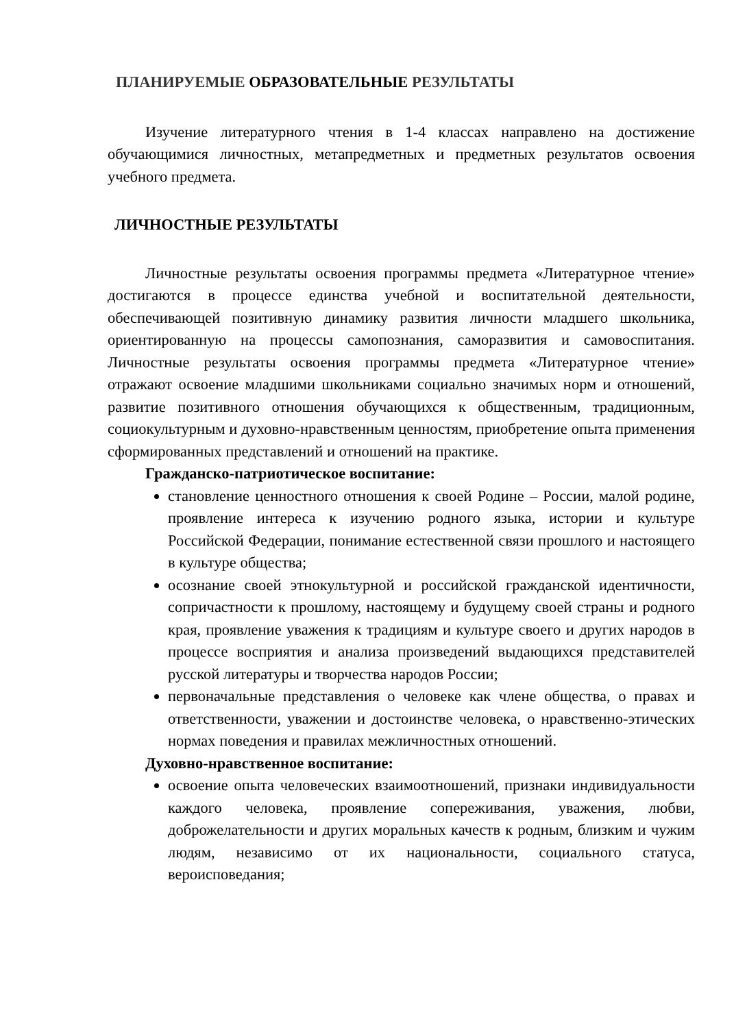ПЛАНИРУЕМЫЕ ОБРАЗОВАТЕЛЬНЫЕ РЕЗУЛЬТАТЫ
Изучение литературного чтения в 1-4 классах направлено на достижение обучающимися личностных, метапредметных и предметных результатов освоения учебного предмета.
ЛИЧНОСТНЫЕ РЕЗУЛЬТАТЫ
Личностные результаты освоения программы предмета «Литературное чтение» достигаются в процессе единства учебной и воспитательной деятельности, обеспечивающей позитивную динамику развития личности младшего школьника, ориентированную на процессы самопознания, саморазвития и самовоспитания. Личностные результаты освоения программы предмета «Литературное чтение» отражают освоение младшими школьниками социально значимых норм и отношений, развитие позитивного отношения обучающихся к общественным, традиционным, социокультурным и духовно-нравственным ценностям, приобретение опыта применения сформированных представлений и отношений на практике.
Гражданско-патриотическое воспитание:
становление ценностного отношения к своей Родине – России, малой родине, проявление интереса к изучению родного языка, истории и культуре Российской Федерации, понимание естественной связи прошлого и настоящего в культуре общества;
осознание своей этнокультурной и российской гражданской идентичности, сопричастности к прошлому, настоящему и будущему своей страны и родного края, проявление уважения к традициям и культуре своего и других народов в процессе восприятия и анализа произведений выдающихся представителей русской литературы и творчества народов России;
первоначальные представления о человеке как члене общества, о правах и ответственности, уважении и достоинстве человека, о нравственно-этических нормах поведения и правилах межличностных отношений.
Духовно-нравственное воспитание:
освоение опыта человеческих взаимоотношений, признаки индивидуальности каждого человека, проявление сопереживания, уважения, любви, доброжелательности и других моральных качеств к родным, близким и чужим людям, независимо от их национальности, социального статуса, вероисповедания;